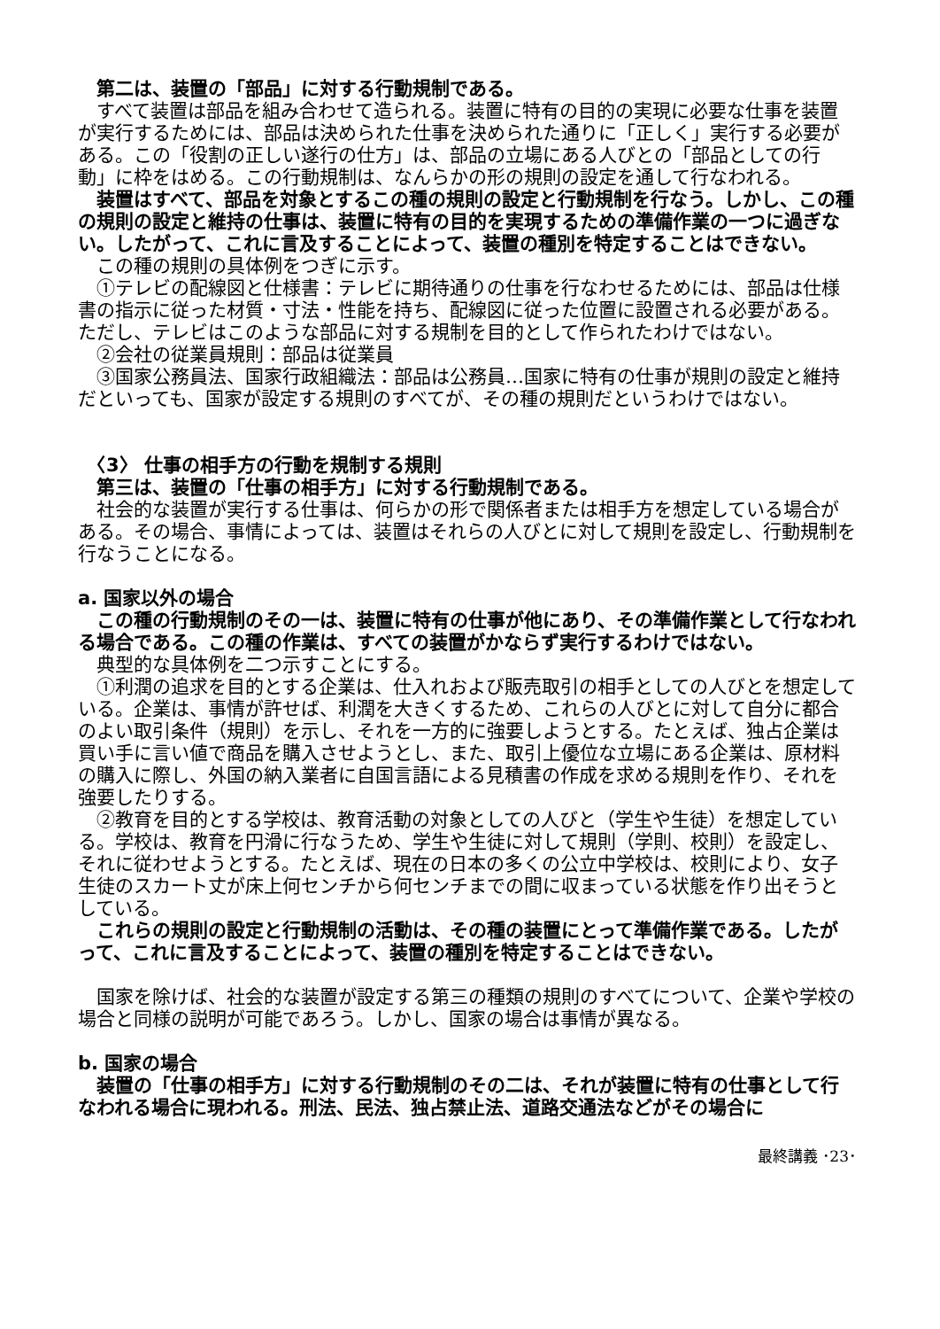第二は、装置の「部品」に対する行動規制である。
　すべて装置は部品を組み合わせて造られる。装置に特有の目的の実現に必要な仕事を装置が実行するためには、部品は決められた仕事を決められた通りに「正しく」実行する必要がある。この「役割の正しい遂行の仕方」は、部品の立場にある人びとの「部品としての行動」に枠をはめる。この行動規制は、なんらかの形の規則の設定を通して行なわれる。
　装置はすべて、部品を対象とするこの種の規則の設定と行動規制を行なう。しかし、この種の規則の設定と維持の仕事は、装置に特有の目的を実現するための準備作業の一つに過ぎない。したがって、これに言及することによって、装置の種別を特定することはできない。
　この種の規則の具体例をつぎに示す。
　①テレビの配線図と仕様書：テレビに期待通りの仕事を行なわせるためには、部品は仕様書の指示に従った材質・寸法・性能を持ち、配線図に従った位置に設置される必要がある。ただし、テレビはこのような部品に対する規制を目的として作られたわけではない。
　②会社の従業員規則：部品は従業員
　③国家公務員法、国家行政組織法：部品は公務員…国家に特有の仕事が規則の設定と維持だといっても、国家が設定する規則のすべてが、その種の規則だというわけではない。
　〈3〉 仕事の相手方の行動を規制する規則
　第三は、装置の「仕事の相手方」に対する行動規制である。
　社会的な装置が実行する仕事は、何らかの形で関係者または相手方を想定している場合がある。その場合、事情によっては、装置はそれらの人びとに対して規則を設定し、行動規制を行なうことになる。
a. 国家以外の場合
　この種の行動規制のその一は、装置に特有の仕事が他にあり、その準備作業として行なわれる場合である。この種の作業は、すべての装置がかならず実行するわけではない。
　典型的な具体例を二つ示すことにする。
　①利潤の追求を目的とする企業は、仕入れおよび販売取引の相手としての人びとを想定している。企業は、事情が許せば、利潤を大きくするため、これらの人びとに対して自分に都合のよい取引条件（規則）を示し、それを一方的に強要しようとする。たとえば、独占企業は買い手に言い値で商品を購入させようとし、また、取引上優位な立場にある企業は、原材料の購入に際し、外国の納入業者に自国言語による見積書の作成を求める規則を作り、それを強要したりする。
　②教育を目的とする学校は、教育活動の対象としての人びと（学生や生徒）を想定している。学校は、教育を円滑に行なうため、学生や生徒に対して規則（学則、校則）を設定し、それに従わせようとする。たとえば、現在の日本の多くの公立中学校は、校則により、女子生徒のスカート丈が床上何センチから何センチまでの間に収まっている状態を作り出そうとしている。
　これらの規則の設定と行動規制の活動は、その種の装置にとって準備作業である。したがって、これに言及することによって、装置の種別を特定することはできない。
　国家を除けば、社会的な装置が設定する第三の種類の規則のすべてについて、企業や学校の場合と同様の説明が可能であろう。しかし、国家の場合は事情が異なる。
b. 国家の場合
　装置の「仕事の相手方」に対する行動規制のその二は、それが装置に特有の仕事として行なわれる場合に現われる。刑法、民法、独占禁止法、道路交通法などがその場合に
最終講義 ･23･